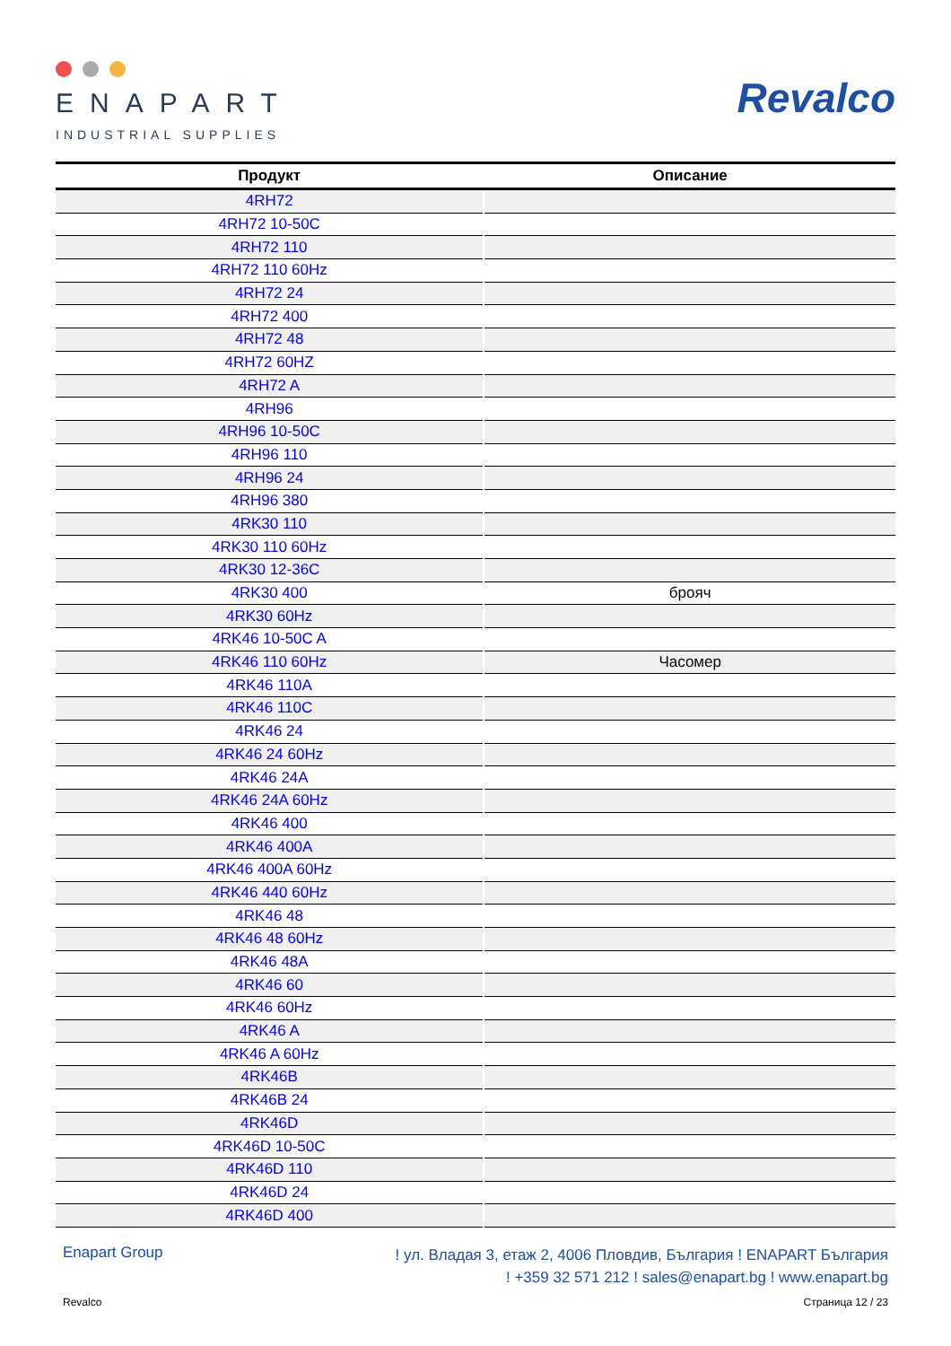ENAPART
INDUSTRIAL SUPPLIES
Revalco
| Продукт | Описание |
| --- | --- |
| 4RH72 | |
| 4RH72 10-50C | |
| 4RH72 110 | |
| 4RH72 110 60Hz | |
| 4RH72 24 | |
| 4RH72 400 | |
| 4RH72 48 | |
| 4RH72 60HZ | |
| 4RH72 A | |
| 4RH96 | |
| 4RH96 10-50C | |
| 4RH96 110 | |
| 4RH96 24 | |
| 4RH96 380 | |
| 4RK30 110 | |
| 4RK30 110 60Hz | |
| 4RK30 12-36C | |
| 4RK30 400 | брояч |
| 4RK30 60Hz | |
| 4RK46 10-50C A | |
| 4RK46 110 60Hz | Часомер |
| 4RK46 110A | |
| 4RK46 110C | |
| 4RK46 24 | |
| 4RK46 24 60Hz | |
| 4RK46 24A | |
| 4RK46 24A 60Hz | |
| 4RK46 400 | |
| 4RK46 400A | |
| 4RK46 400A 60Hz | |
| 4RK46 440 60Hz | |
| 4RK46 48 | |
| 4RK46 48 60Hz | |
| 4RK46 48A | |
| 4RK46 60 | |
| 4RK46 60Hz | |
| 4RK46 A | |
| 4RK46 A 60Hz | |
| 4RK46B | |
| 4RK46B 24 | |
| 4RK46D | |
| 4RK46D 10-50C | |
| 4RK46D 110 | |
| 4RK46D 24 | |
| 4RK46D 400 | |
Enapart Group
! ул. Владая 3, етаж 2, 4006 Пловдив, България ! ENAPART България
! +359 32 571 212 ! sales@enapart.bg ! www.enapart.bg
Revalco Страница 12 / 23